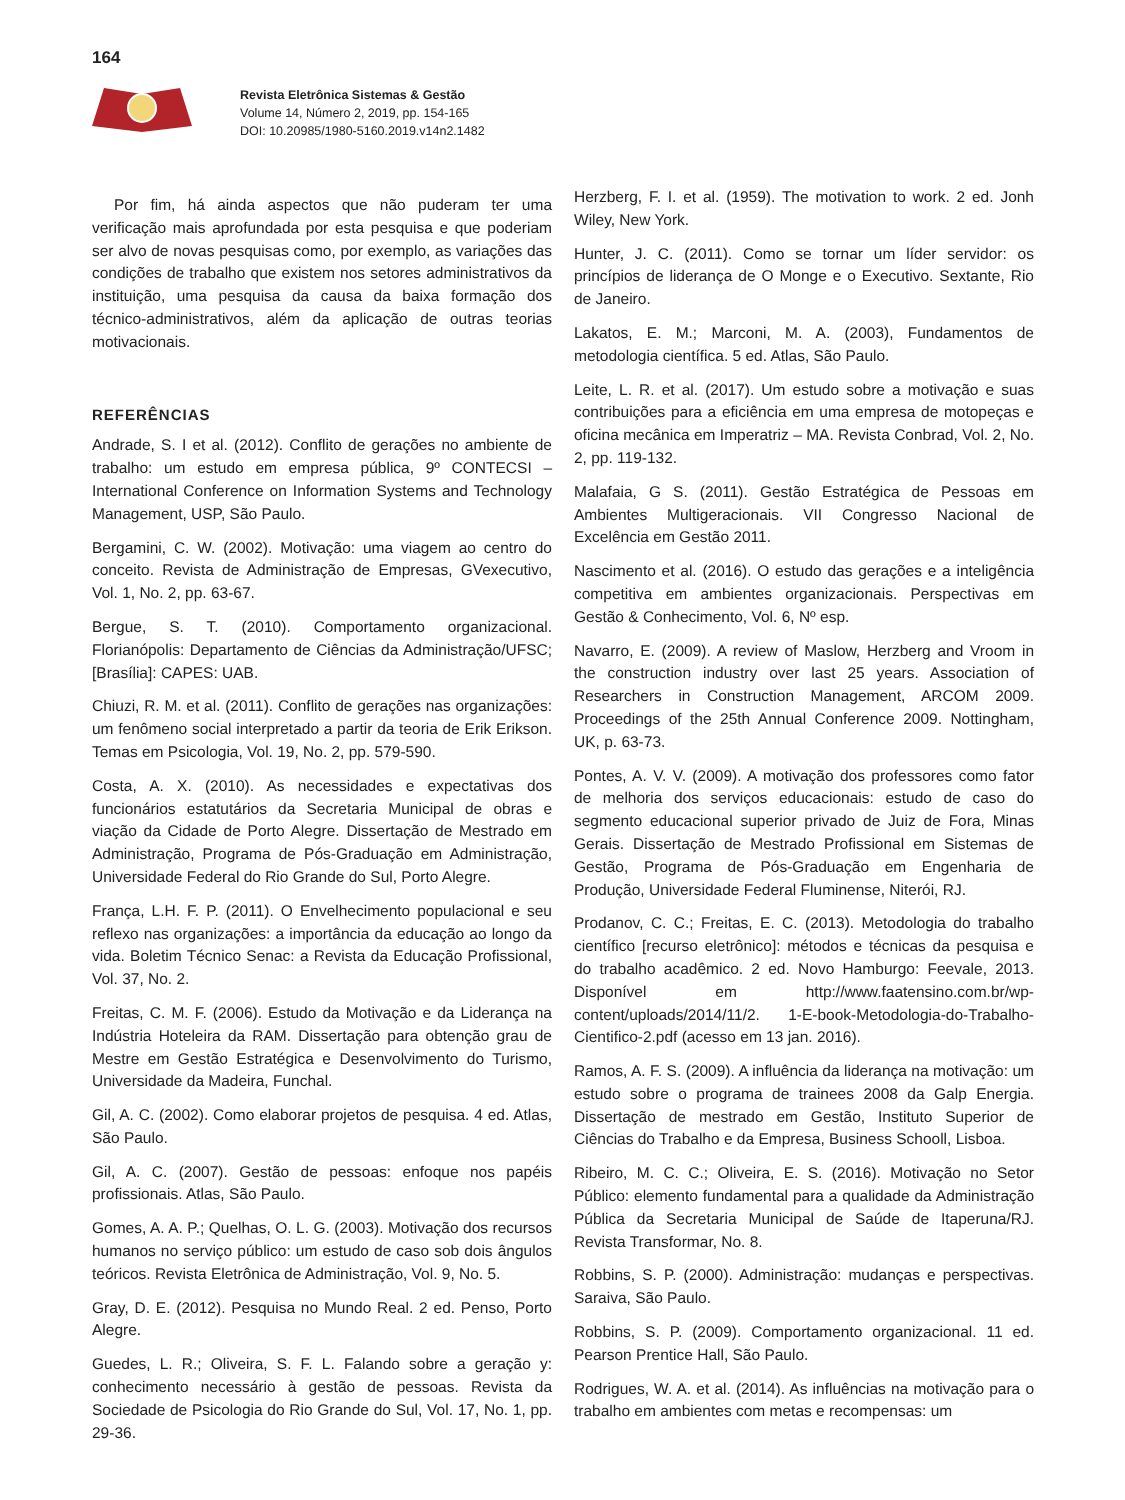164
Revista Eletrônica Sistemas & Gestão
Volume 14, Número 2, 2019, pp. 154-165
DOI: 10.20985/1980-5160.2019.v14n2.1482
Por fim, há ainda aspectos que não puderam ter uma verificação mais aprofundada por esta pesquisa e que poderiam ser alvo de novas pesquisas como, por exemplo, as variações das condições de trabalho que existem nos setores administrativos da instituição, uma pesquisa da causa da baixa formação dos técnico-administrativos, além da aplicação de outras teorias motivacionais.
REFERÊNCIAS
Andrade, S. I et al. (2012). Conflito de gerações no ambiente de trabalho: um estudo em empresa pública, 9º CONTECSI – International Conference on Information Systems and Technology Management, USP, São Paulo.
Bergamini, C. W. (2002). Motivação: uma viagem ao centro do conceito. Revista de Administração de Empresas, GVexecutivo, Vol. 1, No. 2, pp. 63-67.
Bergue, S. T. (2010). Comportamento organizacional. Florianópolis: Departamento de Ciências da Administração/UFSC; [Brasília]: CAPES: UAB.
Chiuzi, R. M. et al. (2011). Conflito de gerações nas organizações: um fenômeno social interpretado a partir da teoria de Erik Erikson. Temas em Psicologia, Vol. 19, No. 2, pp. 579-590.
Costa, A. X. (2010). As necessidades e expectativas dos funcionários estatutários da Secretaria Municipal de obras e viação da Cidade de Porto Alegre. Dissertação de Mestrado em Administração, Programa de Pós-Graduação em Administração, Universidade Federal do Rio Grande do Sul, Porto Alegre.
França, L.H. F. P. (2011). O Envelhecimento populacional e seu reflexo nas organizações: a importância da educação ao longo da vida. Boletim Técnico Senac: a Revista da Educação Profissional, Vol. 37, No. 2.
Freitas, C. M. F. (2006). Estudo da Motivação e da Liderança na Indústria Hoteleira da RAM. Dissertação para obtenção grau de Mestre em Gestão Estratégica e Desenvolvimento do Turismo, Universidade da Madeira, Funchal.
Gil, A. C. (2002). Como elaborar projetos de pesquisa. 4 ed. Atlas, São Paulo.
Gil, A. C. (2007). Gestão de pessoas: enfoque nos papéis profissionais. Atlas, São Paulo.
Gomes, A. A. P.; Quelhas, O. L. G. (2003). Motivação dos recursos humanos no serviço público: um estudo de caso sob dois ângulos teóricos. Revista Eletrônica de Administração, Vol. 9, No. 5.
Gray, D. E. (2012). Pesquisa no Mundo Real. 2 ed. Penso, Porto Alegre.
Guedes, L. R.; Oliveira, S. F. L. Falando sobre a geração y: conhecimento necessário à gestão de pessoas. Revista da Sociedade de Psicologia do Rio Grande do Sul, Vol. 17, No. 1, pp. 29-36.
Herzberg, F. I. et al. (1959). The motivation to work. 2 ed. Jonh Wiley, New York.
Hunter, J. C. (2011). Como se tornar um líder servidor: os princípios de liderança de O Monge e o Executivo. Sextante, Rio de Janeiro.
Lakatos, E. M.; Marconi, M. A. (2003), Fundamentos de metodologia científica. 5 ed. Atlas, São Paulo.
Leite, L. R. et al. (2017). Um estudo sobre a motivação e suas contribuições para a eficiência em uma empresa de motopeças e oficina mecânica em Imperatriz – MA. Revista Conbrad, Vol. 2, No. 2, pp. 119-132.
Malafaia, G S. (2011). Gestão Estratégica de Pessoas em Ambientes Multigeracionais. VII Congresso Nacional de Excelência em Gestão 2011.
Nascimento et al. (2016). O estudo das gerações e a inteligência competitiva em ambientes organizacionais. Perspectivas em Gestão & Conhecimento, Vol. 6, Nº esp.
Navarro, E. (2009). A review of Maslow, Herzberg and Vroom in the construction industry over last 25 years. Association of Researchers in Construction Management, ARCOM 2009. Proceedings of the 25th Annual Conference 2009. Nottingham, UK, p. 63-73.
Pontes, A. V. V. (2009). A motivação dos professores como fator de melhoria dos serviços educacionais: estudo de caso do segmento educacional superior privado de Juiz de Fora, Minas Gerais. Dissertação de Mestrado Profissional em Sistemas de Gestão, Programa de Pós-Graduação em Engenharia de Produção, Universidade Federal Fluminense, Niterói, RJ.
Prodanov, C. C.; Freitas, E. C. (2013). Metodologia do trabalho científico [recurso eletrônico]: métodos e técnicas da pesquisa e do trabalho acadêmico. 2 ed. Novo Hamburgo: Feevale, 2013. Disponível em http://www.faatensino.com.br/wp-content/uploads/2014/11/2. 1-E-book-Metodologia-do-Trabalho-Cientifico-2.pdf (acesso em 13 jan. 2016).
Ramos, A. F. S. (2009). A influência da liderança na motivação: um estudo sobre o programa de trainees 2008 da Galp Energia. Dissertação de mestrado em Gestão, Instituto Superior de Ciências do Trabalho e da Empresa, Business Schooll, Lisboa.
Ribeiro, M. C. C.; Oliveira, E. S. (2016). Motivação no Setor Público: elemento fundamental para a qualidade da Administração Pública da Secretaria Municipal de Saúde de Itaperuna/RJ. Revista Transformar, No. 8.
Robbins, S. P. (2000). Administração: mudanças e perspectivas. Saraiva, São Paulo.
Robbins, S. P. (2009). Comportamento organizacional. 11 ed. Pearson Prentice Hall, São Paulo.
Rodrigues, W. A. et al. (2014). As influências na motivação para o trabalho em ambientes com metas e recompensas: um